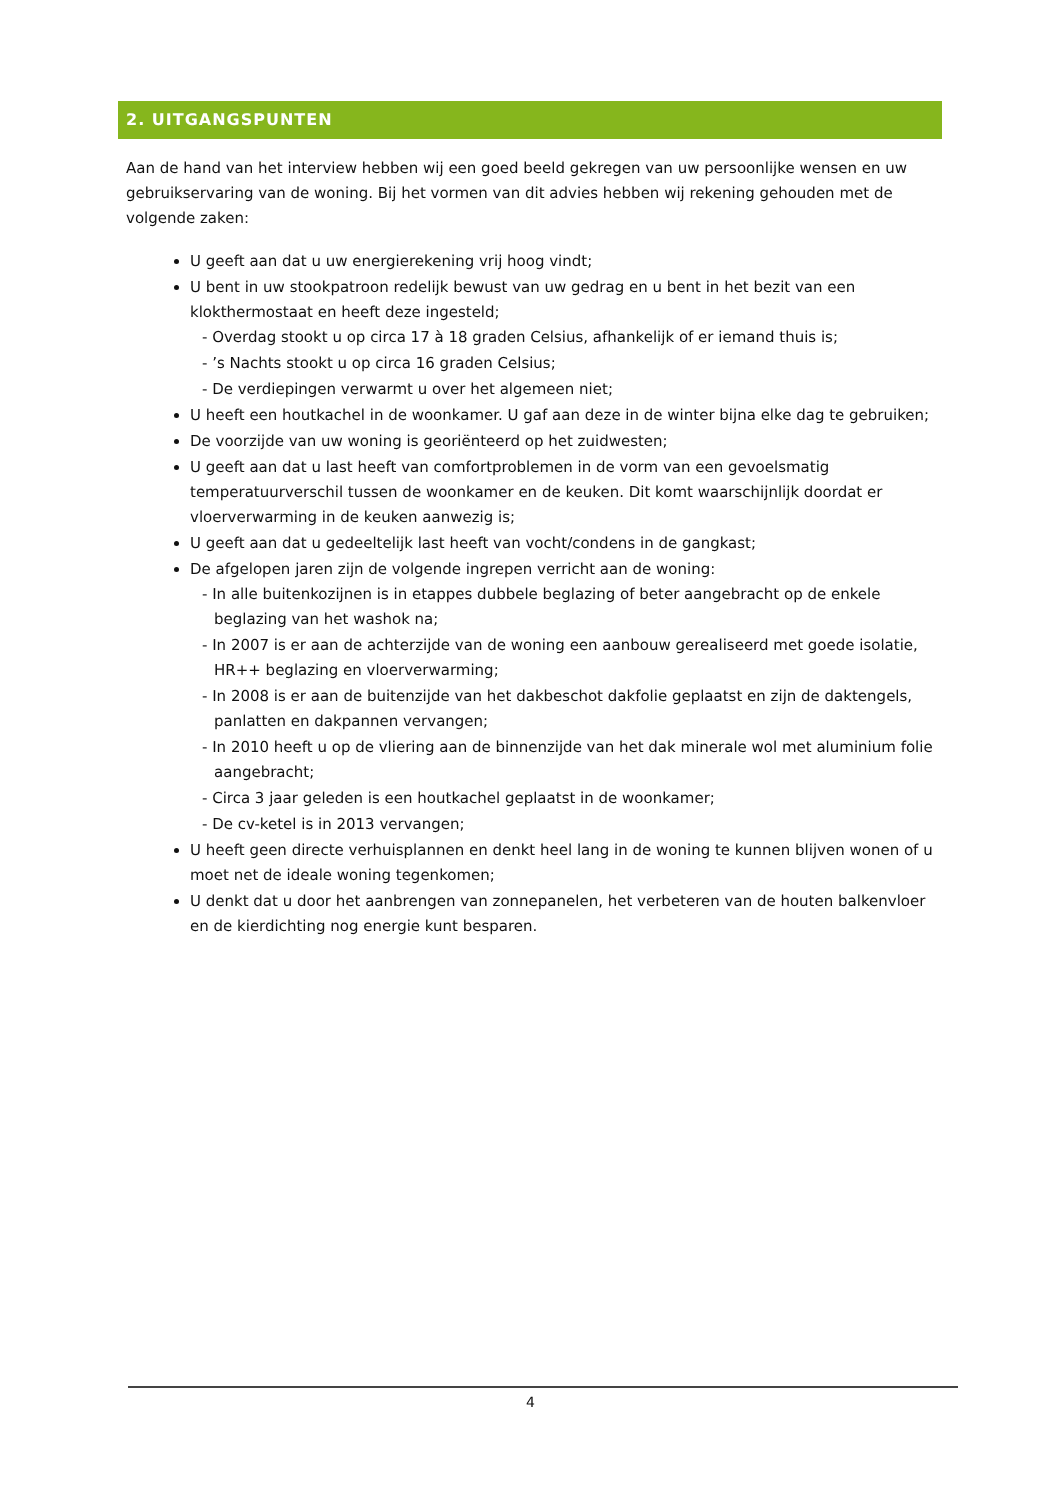2. UITGANGSPUNTEN
Aan de hand van het interview hebben wij een goed beeld gekregen van uw persoonlijke wensen en uw gebruikservaring van de woning. Bij het vormen van dit advies hebben wij rekening gehouden met de volgende zaken:
U geeft aan dat u uw energierekening vrij hoog vindt;
U bent in uw stookpatroon redelijk bewust van uw gedrag en u bent in het bezit van een klokthermostaat en heeft deze ingesteld;
- Overdag stookt u op circa 17 à 18 graden Celsius, afhankelijk of er iemand thuis is;
- ’s Nachts stookt u op circa 16 graden Celsius;
- De verdiepingen verwarmt u over het algemeen niet;
U heeft een houtkachel in de woonkamer. U gaf aan deze in de winter bijna elke dag te gebruiken;
De voorzijde van uw woning is georiënteerd op het zuidwesten;
U geeft aan dat u last heeft van comfortproblemen in de vorm van een gevoelsmatig temperatuurverschil tussen de woonkamer en de keuken. Dit komt waarschijnlijk doordat er vloerverwarming in de keuken aanwezig is;
U geeft aan dat u gedeeltelijk last heeft van vocht/condens in de gangkast;
De afgelopen jaren zijn de volgende ingrepen verricht aan de woning:
- In alle buitenkozijnen is in etappes dubbele beglazing of beter aangebracht op de enkele beglazing van het washok na;
- In 2007 is er aan de achterzijde van de woning een aanbouw gerealiseerd met goede isolatie, HR++ beglazing en vloerverwarming;
- In 2008 is er aan de buitenzijde van het dakbeschot dakfolie geplaatst en zijn de daktengels, panlatten en dakpannen vervangen;
- In 2010 heeft u op de vliering aan de binnenzijde van het dak minerale wol met aluminium folie aangebracht;
- Circa 3 jaar geleden is een houtkachel geplaatst in de woonkamer;
- De cv-ketel is in 2013 vervangen;
U heeft geen directe verhuisplannen en denkt heel lang in de woning te kunnen blijven wonen of u moet net de ideale woning tegenkomen;
U denkt dat u door het aanbrengen van zonnepanelen, het verbeteren van de houten balkenvloer en de kierdichting nog energie kunt besparen.
4